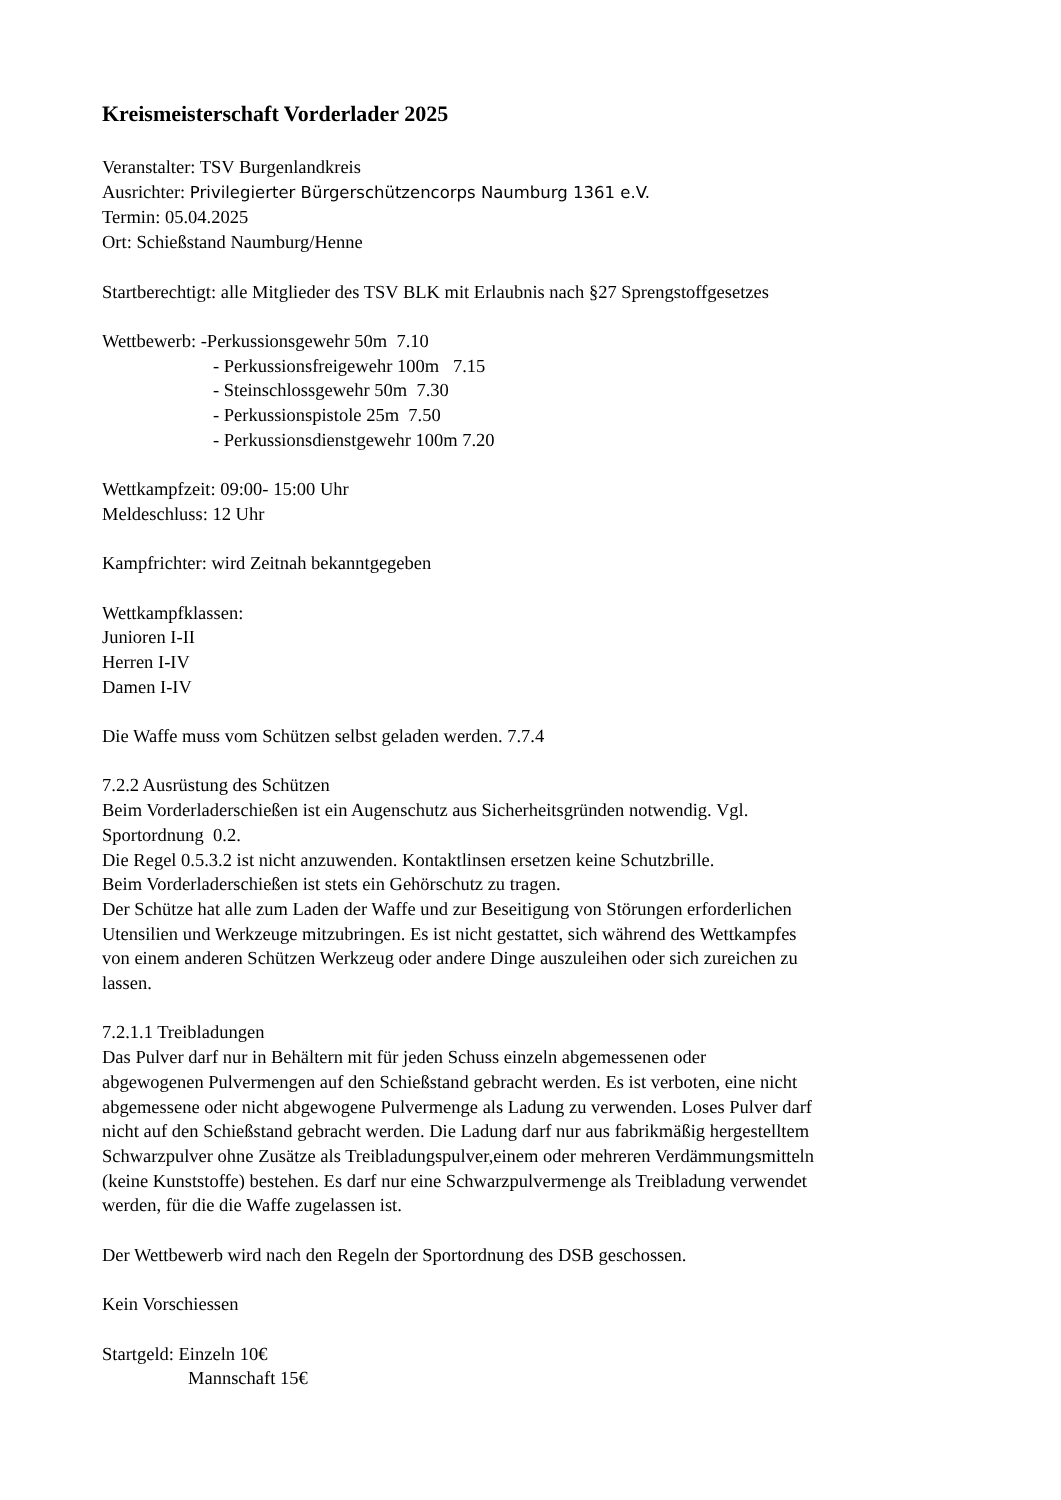Kreismeisterschaft Vorderlader 2025
Veranstalter: TSV Burgenlandkreis
Ausrichter: Privilegierter Bürgerschützencorps Naumburg 1361 e.V.
Termin: 05.04.2025
Ort: Schießstand Naumburg/Henne
Startberechtigt: alle Mitglieder des TSV BLK mit Erlaubnis nach §27 Sprengstoffgesetzes
Wettbewerb: -Perkussionsgewehr 50m 7.10
- Perkussionsfreigewehr 100m 7.15
- Steinschlossgewehr 50m 7.30
- Perkussionspistole 25m 7.50
- Perkussionsdienstgewehr 100m 7.20
Wettkampfzeit: 09:00- 15:00 Uhr
Meldeschluss: 12 Uhr
Kampfrichter: wird Zeitnah bekanntgegeben
Wettkampfklassen:
Junioren I-II
Herren I-IV
Damen I-IV
Die Waffe muss vom Schützen selbst geladen werden. 7.7.4
7.2.2 Ausrüstung des Schützen
Beim Vorderladerschießen ist ein Augenschutz aus Sicherheitsgründen notwendig. Vgl.
Sportordnung 0.2.
Die Regel 0.5.3.2 ist nicht anzuwenden. Kontaktlinsen ersetzen keine Schutzbrille.
Beim Vorderladerschießen ist stets ein Gehörschutz zu tragen.
Der Schütze hat alle zum Laden der Waffe und zur Beseitigung von Störungen erforderlichen
Utensilien und Werkzeuge mitzubringen. Es ist nicht gestattet, sich während des Wettkampfes
von einem anderen Schützen Werkzeug oder andere Dinge auszuleihen oder sich zureichen zu
lassen.
7.2.1.1 Treibladungen
Das Pulver darf nur in Behältern mit für jeden Schuss einzeln abgemessenen oder
abgewogenen Pulvermengen auf den Schießstand gebracht werden. Es ist verboten, eine nicht
abgemessene oder nicht abgewogene Pulvermenge als Ladung zu verwenden. Loses Pulver darf
nicht auf den Schießstand gebracht werden. Die Ladung darf nur aus fabrikmäßig hergestelltem
Schwarzpulver ohne Zusätze als Treibladungspulver,einem oder mehreren Verdämmungsmitteln
(keine Kunststoffe) bestehen. Es darf nur eine Schwarzpulvermenge als Treibladung verwendet
werden, für die die Waffe zugelassen ist.
Der Wettbewerb wird nach den Regeln der Sportordnung des DSB geschossen.
Kein Vorschiessen
Startgeld: Einzeln 10€
Mannschaft 15€